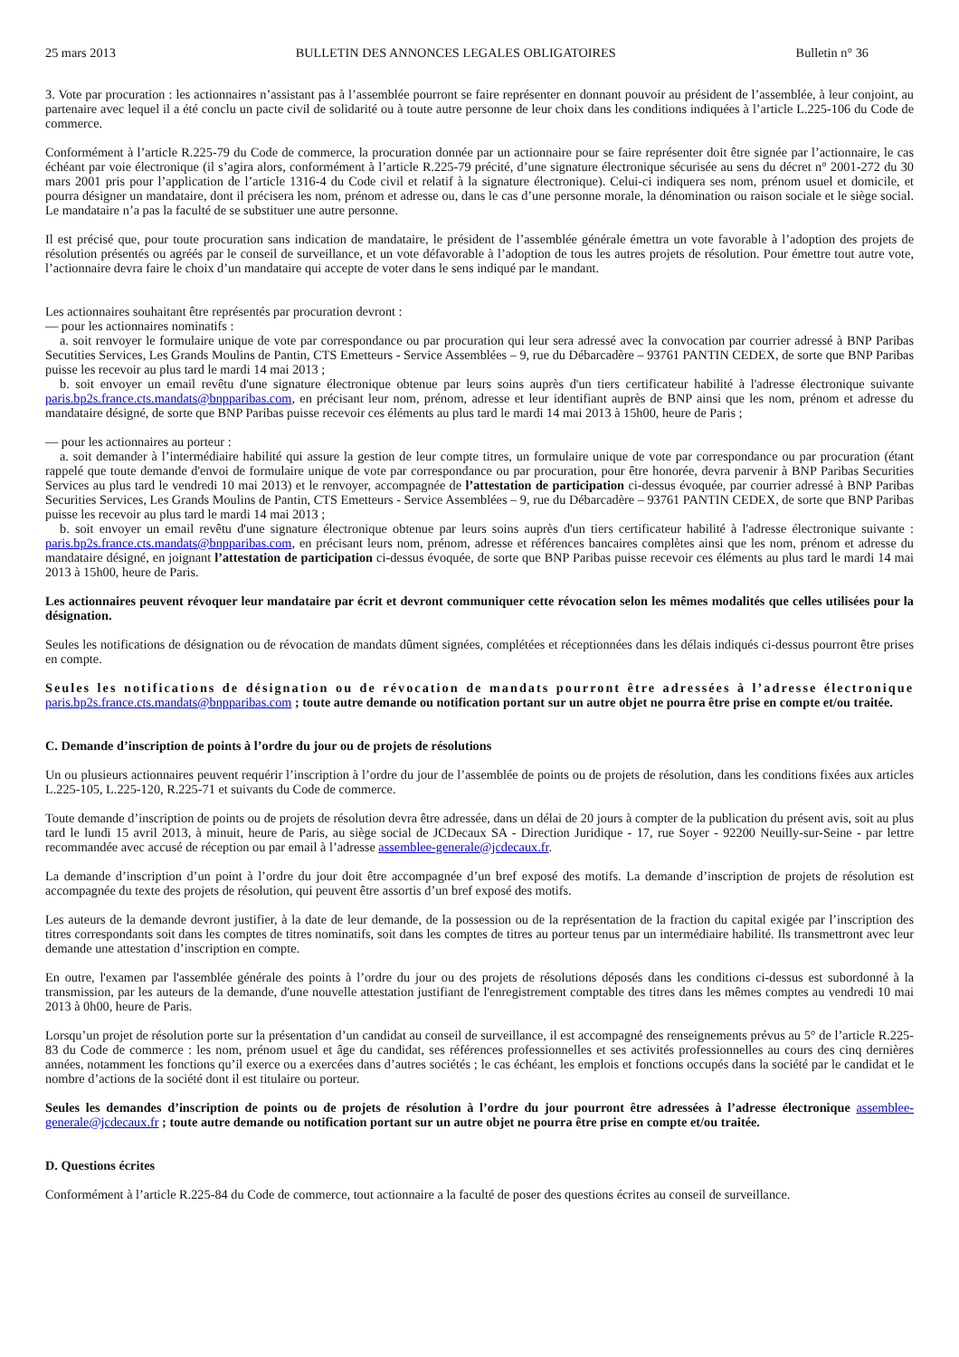25 mars 2013 BULLETIN DES ANNONCES LEGALES OBLIGATOIRES Bulletin n° 36
3. Vote par procuration : les actionnaires n’assistant pas à l’assemblée pourront se faire représenter en donnant pouvoir au président de l’assemblée, à leur conjoint, au partenaire avec lequel il a été conclu un pacte civil de solidarité ou à toute autre personne de leur choix dans les conditions indiquées à l’article L.225-106 du Code de commerce.
Conformément à l’article R.225-79 du Code de commerce, la procuration donnée par un actionnaire pour se faire représenter doit être signée par l’actionnaire, le cas échéant par voie électronique (il s’agira alors, conformément à l’article R.225-79 précité, d’une signature électronique sécurisée au sens du décret n° 2001-272 du 30 mars 2001 pris pour l’application de l’article 1316-4 du Code civil et relatif à la signature électronique). Celui-ci indiquera ses nom, prénom usuel et domicile, et pourra désigner un mandataire, dont il précisera les nom, prénom et adresse ou, dans le cas d’une personne morale, la dénomination ou raison sociale et le siège social. Le mandataire n’a pas la faculté de se substituer une autre personne.
Il est précisé que, pour toute procuration sans indication de mandataire, le président de l’assemblée générale émettra un vote favorable à l’adoption des projets de résolution présentés ou agréés par le conseil de surveillance, et un vote défavorable à l’adoption de tous les autres projets de résolution. Pour émettre tout autre vote, l’actionnaire devra faire le choix d’un mandataire qui accepte de voter dans le sens indiqué par le mandant.
Les actionnaires souhaitant être représentés par procuration devront :
— pour les actionnaires nominatifs :
a. soit renvoyer le formulaire unique de vote par correspondance ou par procuration qui leur sera adressé avec la convocation par courrier adressé à BNP Paribas Secutities Services, Les Grands Moulins de Pantin, CTS Emetteurs - Service Assemblées – 9, rue du Débarcadère – 93761 PANTIN CEDEX, de sorte que BNP Paribas puisse les recevoir au plus tard le mardi 14 mai 2013 ;
b. soit envoyer un email revêtu d'une signature électronique obtenue par leurs soins auprès d'un tiers certificateur habilité à l'adresse électronique suivante paris.bp2s.france.cts.mandats@bnpparibas.com, en précisant leur nom, prénom, adresse et leur identifiant auprès de BNP ainsi que les nom, prénom et adresse du mandataire désigné, de sorte que BNP Paribas puisse recevoir ces éléments au plus tard le mardi 14 mai 2013 à 15h00, heure de Paris ;
— pour les actionnaires au porteur :
a. soit demander à l’intermédiaire habilité qui assure la gestion de leur compte titres, un formulaire unique de vote par correspondance ou par procuration (étant rappelé que toute demande d'envoi de formulaire unique de vote par correspondance ou par procuration, pour être honorée, devra parvenir à BNP Paribas Securities Services au plus tard le vendredi 10 mai 2013) et le renvoyer, accompagnée de l’attestation de participation ci-dessus évoquée, par courrier adressé à BNP Paribas Securities Services, Les Grands Moulins de Pantin, CTS Emetteurs - Service Assemblées – 9, rue du Débarcadère – 93761 PANTIN CEDEX, de sorte que BNP Paribas puisse les recevoir au plus tard le mardi 14 mai 2013 ;
b. soit envoyer un email revêtu d'une signature électronique obtenue par leurs soins auprès d'un tiers certificateur habilité à l'adresse électronique suivante : paris.bp2s.france.cts.mandats@bnpparibas.com, en précisant leurs nom, prénom, adresse et références bancaires complètes ainsi que les nom, prénom et adresse du mandataire désigné, en joignant l’attestation de participation ci-dessus évoquée, de sorte que BNP Paribas puisse recevoir ces éléments au plus tard le mardi 14 mai 2013 à 15h00, heure de Paris.
Les actionnaires peuvent révoquer leur mandataire par écrit et devront communiquer cette révocation selon les mêmes modalités que celles utilisées pour la désignation.
Seules les notifications de désignation ou de révocation de mandats dûment signées, complétées et réceptionnées dans les délais indiqués ci-dessus pourront être prises en compte.
Seules les notifications de désignation ou de révocation de mandats pourront être adressées à l’adresse électronique paris.bp2s.france.cts.mandats@bnpparibas.com ; toute autre demande ou notification portant sur un autre objet ne pourra être prise en compte et/ou traitée.
C. Demande d’inscription de points à l’ordre du jour ou de projets de résolutions
Un ou plusieurs actionnaires peuvent requérir l’inscription à l’ordre du jour de l’assemblée de points ou de projets de résolution, dans les conditions fixées aux articles L.225-105, L.225-120, R.225-71 et suivants du Code de commerce.
Toute demande d’inscription de points ou de projets de résolution devra être adressée, dans un délai de 20 jours à compter de la publication du présent avis, soit au plus tard le lundi 15 avril 2013, à minuit, heure de Paris, au siège social de JCDecaux SA - Direction Juridique - 17, rue Soyer - 92200 Neuilly-sur-Seine - par lettre recommandée avec accusé de réception ou par email à l’adresse assemblee-generale@jcdecaux.fr.
La demande d’inscription d’un point à l’ordre du jour doit être accompagnée d’un bref exposé des motifs. La demande d’inscription de projets de résolution est accompagnée du texte des projets de résolution, qui peuvent être assortis d’un bref exposé des motifs.
Les auteurs de la demande devront justifier, à la date de leur demande, de la possession ou de la représentation de la fraction du capital exigée par l’inscription des titres correspondants soit dans les comptes de titres nominatifs, soit dans les comptes de titres au porteur tenus par un intermédiaire habilité. Ils transmettront avec leur demande une attestation d’inscription en compte.
En outre, l'examen par l'assemblée générale des points à l’ordre du jour ou des projets de résolutions déposés dans les conditions ci-dessus est subordonné à la transmission, par les auteurs de la demande, d'une nouvelle attestation justifiant de l'enregistrement comptable des titres dans les mêmes comptes au vendredi 10 mai 2013 à 0h00, heure de Paris.
Lorsqu’un projet de résolution porte sur la présentation d’un candidat au conseil de surveillance, il est accompagné des renseignements prévus au 5° de l’article R.225-83 du Code de commerce : les nom, prénom usuel et âge du candidat, ses références professionnelles et ses activités professionnelles au cours des cinq dernières années, notamment les fonctions qu’il exerce ou a exercées dans d’autres sociétés ; le cas échéant, les emplois et fonctions occupés dans la société par le candidat et le nombre d’actions de la société dont il est titulaire ou porteur.
Seules les demandes d’inscription de points ou de projets de résolution à l’ordre du jour pourront être adressées à l’adresse électronique assemblee-generale@jcdecaux.fr ; toute autre demande ou notification portant sur un autre objet ne pourra être prise en compte et/ou traitée.
D. Questions écrites
Conformément à l’article R.225-84 du Code de commerce, tout actionnaire a la faculté de poser des questions écrites au conseil de surveillance.